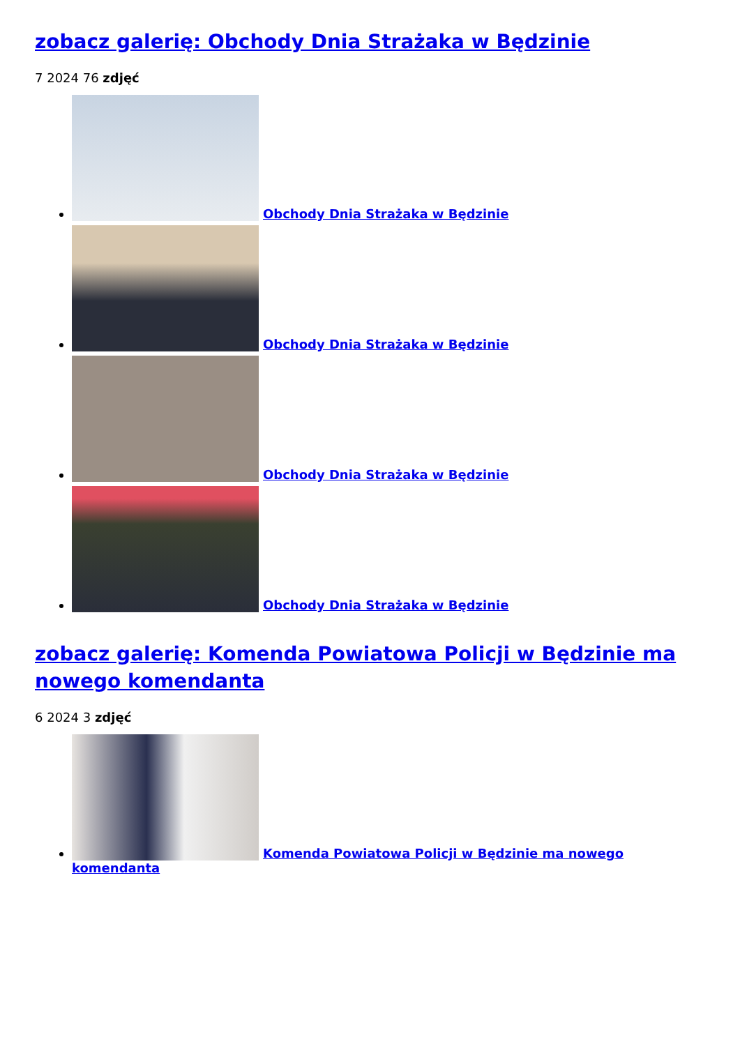zobacz galerię: Obchody Dnia Strażaka w Będzinie
7 2024 76 zdjęć
Obchody Dnia Strażaka w Będzinie
Obchody Dnia Strażaka w Będzinie
Obchody Dnia Strażaka w Będzinie
Obchody Dnia Strażaka w Będzinie
zobacz galerię: Komenda Powiatowa Policji w Będzinie ma nowego komendanta
6 2024 3 zdjęć
Komenda Powiatowa Policji w Będzinie ma nowego komendanta